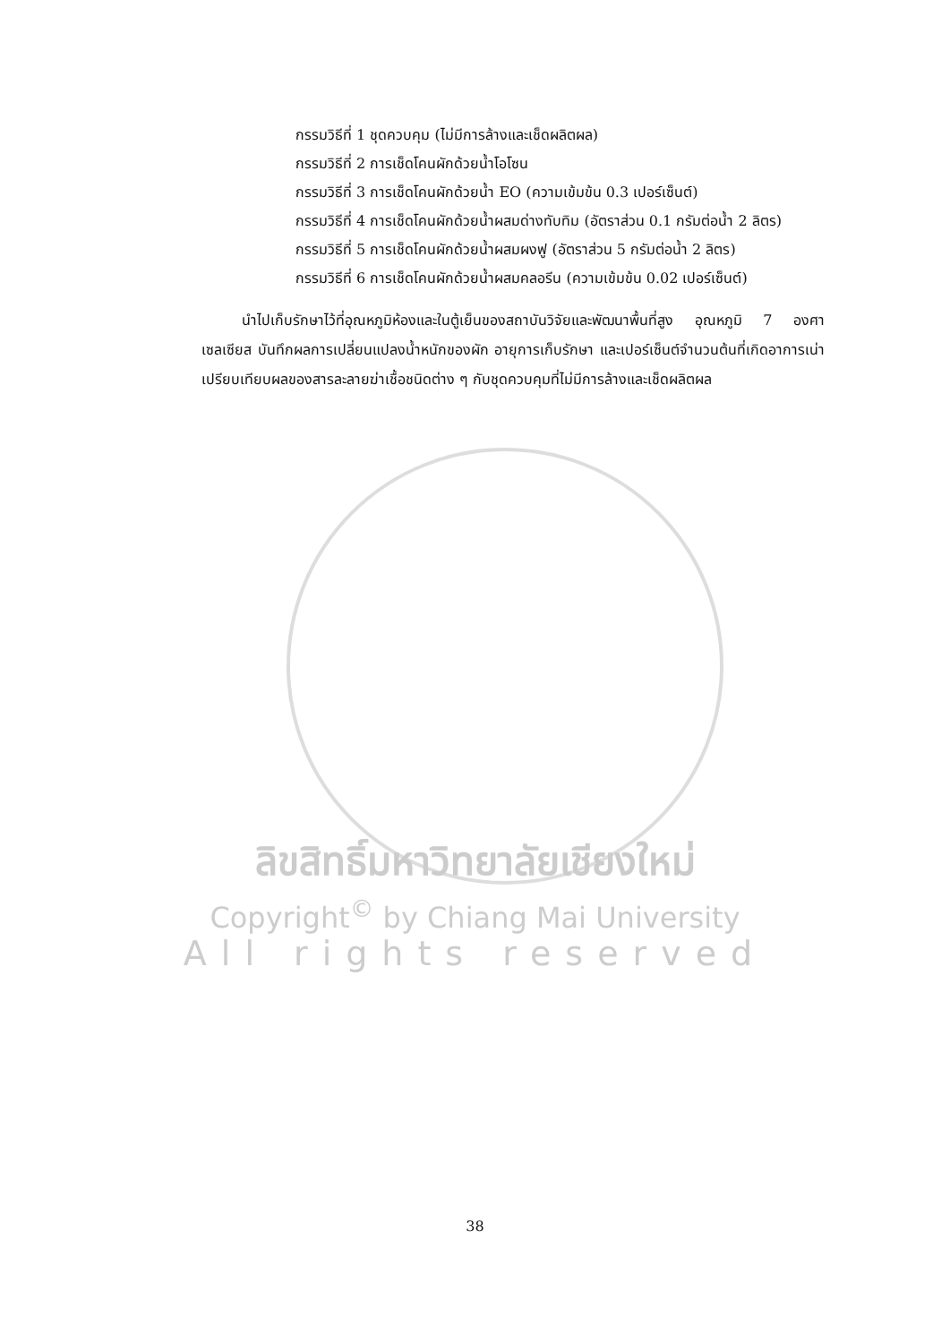กรรมวิธีที่ 1 ชุดควบคุม (ไม่มีการล้างและเช็ดผลิตผล)
กรรมวิธีที่ 2 การเช็ดโคนผักด้วยน้ำโอโซน
กรรมวิธีที่ 3 การเช็ดโคนผักด้วยน้ำ EO (ความเข้มข้น 0.3 เปอร์เซ็นต์)
กรรมวิธีที่ 4 การเช็ดโคนผักด้วยน้ำผสมด่างทับทิม (อัตราส่วน 0.1 กรัมต่อน้ำ 2 ลิตร)
กรรมวิธีที่ 5 การเช็ดโคนผักด้วยน้ำผสมผงฟู (อัตราส่วน 5 กรัมต่อน้ำ 2 ลิตร)
กรรมวิธีที่ 6 การเช็ดโคนผักด้วยน้ำผสมคลอรีน (ความเข้มข้น 0.02 เปอร์เซ็นต์)
นำไปเก็บรักษาไว้ที่อุณหภูมิห้องและในตู้เย็นของสถาบันวิจัยและพัฒนาพื้นที่สูง อุณหภูมิ 7 องศาเซลเซียส บันทึกผลการเปลี่ยนแปลงน้ำหนักของผัก อายุการเก็บรักษา และเปอร์เซ็นต์จำนวนต้นที่เกิดอาการเน่า เปรียบเทียบผลของสารละลายฆ่าเชื้อชนิดต่าง ๆ กับชุดควบคุมที่ไม่มีการล้างและเช็ดผลิตผล
ลิขสิทธิ์มหาวิทยาลัยเชียงใหม่
Copyright<sup>©</sup> by Chiang Mai University
All rights reserved
38